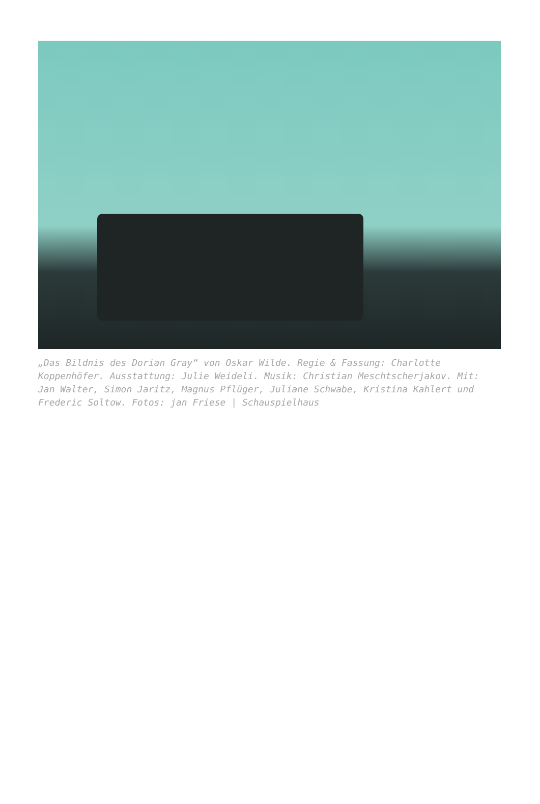„Das Bildnis des Dorian Gray“ von Oskar Wilde. Regie & Fassung: Charlotte Koppenhöfer. Ausstattung: Julie Weideli. Musik: Christian Meschtscherjakov. Mit: Jan Walter, Simon Jaritz, Magnus Pflüger, Juliane Schwabe, Kristina Kahlert und Frederic Soltow. Fotos: jan Friese | Schauspielhaus